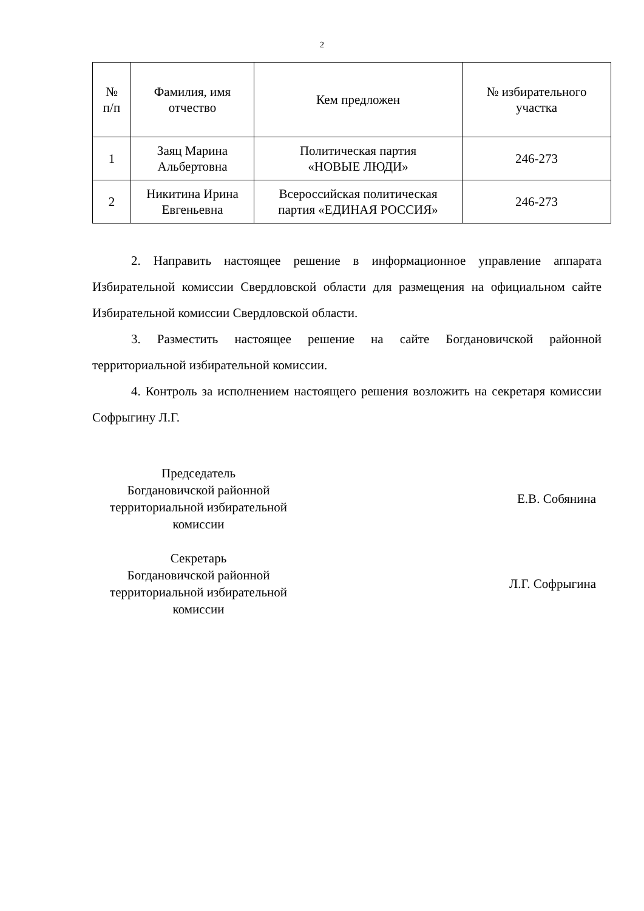2
| № п/п | Фамилия, имя отчество | Кем предложен | № избирательного участка |
| --- | --- | --- | --- |
| 1 | Заяц Марина Альбертовна | Политическая партия «НОВЫЕ ЛЮДИ» | 246-273 |
| 2 | Никитина Ирина Евгеньевна | Всероссийская политическая партия «ЕДИНАЯ РОССИЯ» | 246-273 |
2. Направить настоящее решение в информационное управление аппарата Избирательной комиссии Свердловской области для размещения на официальном сайте Избирательной комиссии Свердловской области.
3. Разместить настоящее решение на сайте Богдановичской районной территориальной избирательной комиссии.
4. Контроль за исполнением настоящего решения возложить на секретаря комиссии Софрыгину Л.Г.
Председатель
Богдановичской районной
территориальной избирательной
комиссии
Е.В. Собянина
Секретарь
Богдановичской районной
территориальной избирательной
комиссии
Л.Г. Софрыгина